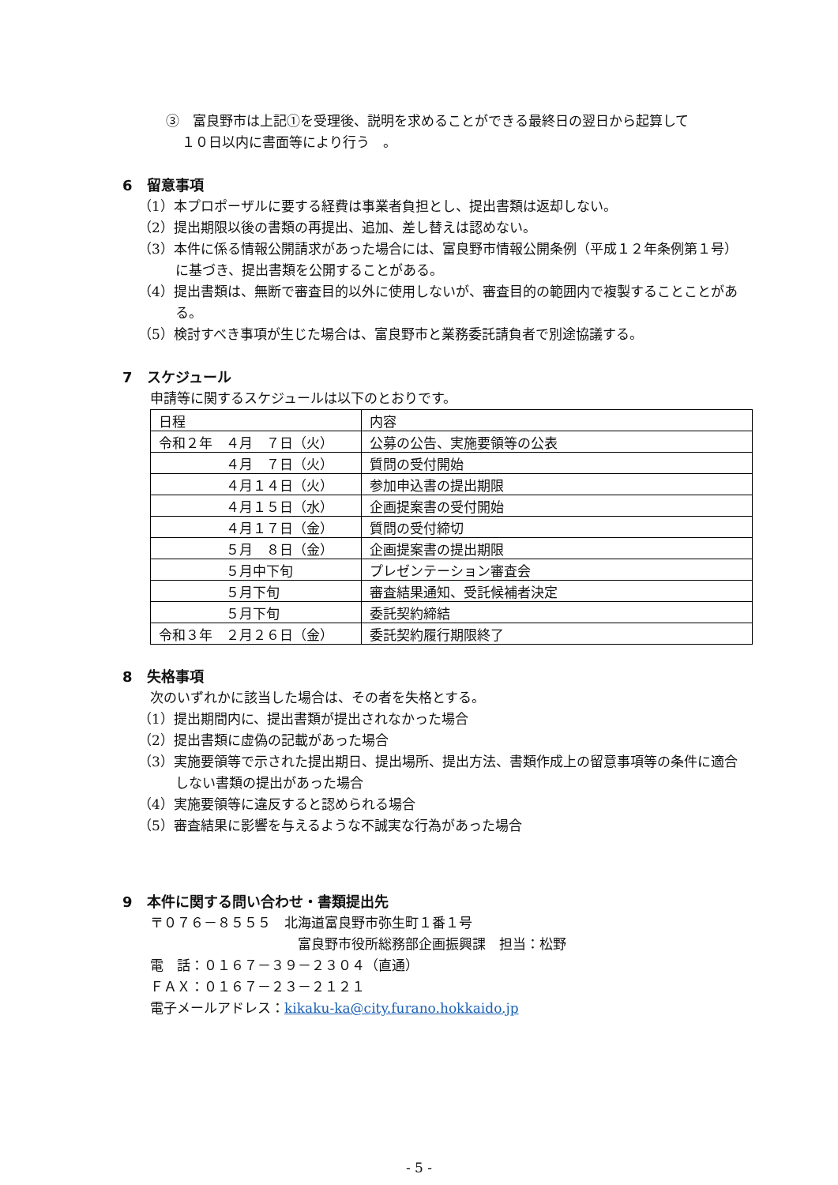③　富良野市は上記①を受理後、説明を求めることができる最終日の翌日から起算して
１０日以内に書面等により行う　。
6　留意事項
（1）本プロポーザルに要する経費は事業者負担とし、提出書類は返却しない。
（2）提出期限以後の書類の再提出、追加、差し替えは認めない。
（3）本件に係る情報公開請求があった場合には、富良野市情報公開条例（平成１２年条例第１号）に基づき、提出書類を公開することがある。
（4）提出書類は、無断で審査目的以外に使用しないが、審査目的の範囲内で複製することことがある。
（5）検討すべき事項が生じた場合は、富良野市と業務委託請負者で別途協議する。
7　スケジュール
申請等に関するスケジュールは以下のとおりです。
| 日程 | 内容 |
| 令和２年 ４月 ７日（火） | 公募の公告、実施要領等の公表 |
| ４月 ７日（火） | 質問の受付開始 |
| ４月１４日（火） | 参加申込書の提出期限 |
| ４月１５日（水） | 企画提案書の受付開始 |
| ４月１７日（金） | 質問の受付締切 |
| ５月 ８日（金） | 企画提案書の提出期限 |
| ５月中下旬 | プレゼンテーション審査会 |
| ５月下旬 | 審査結果通知、受託候補者決定 |
| ５月下旬 | 委託契約締結 |
| 令和３年 ２月２６日（金） | 委託契約履行期限終了 |
8　失格事項
次のいずれかに該当した場合は、その者を失格とする。
（1）提出期間内に、提出書類が提出されなかった場合
（2）提出書類に虚偽の記載があった場合
（3）実施要領等で示された提出期日、提出場所、提出方法、書類作成上の留意事項等の条件に適合しない書類の提出があった場合
（4）実施要領等に違反すると認められる場合
（5）審査結果に影響を与えるような不誠実な行為があった場合
9　本件に関する問い合わせ・書類提出先
〒０７６－８５５５　北海道富良野市弥生町１番１号
富良野市役所総務部企画振興課　担当：松野
電　話：０１６７－３９－２３０４（直通）
ＦＡＸ：０１６７－２３－２１２１
電子メールアドレス：kikaku-ka@city.furano.hokkaido.jp
- 5 -